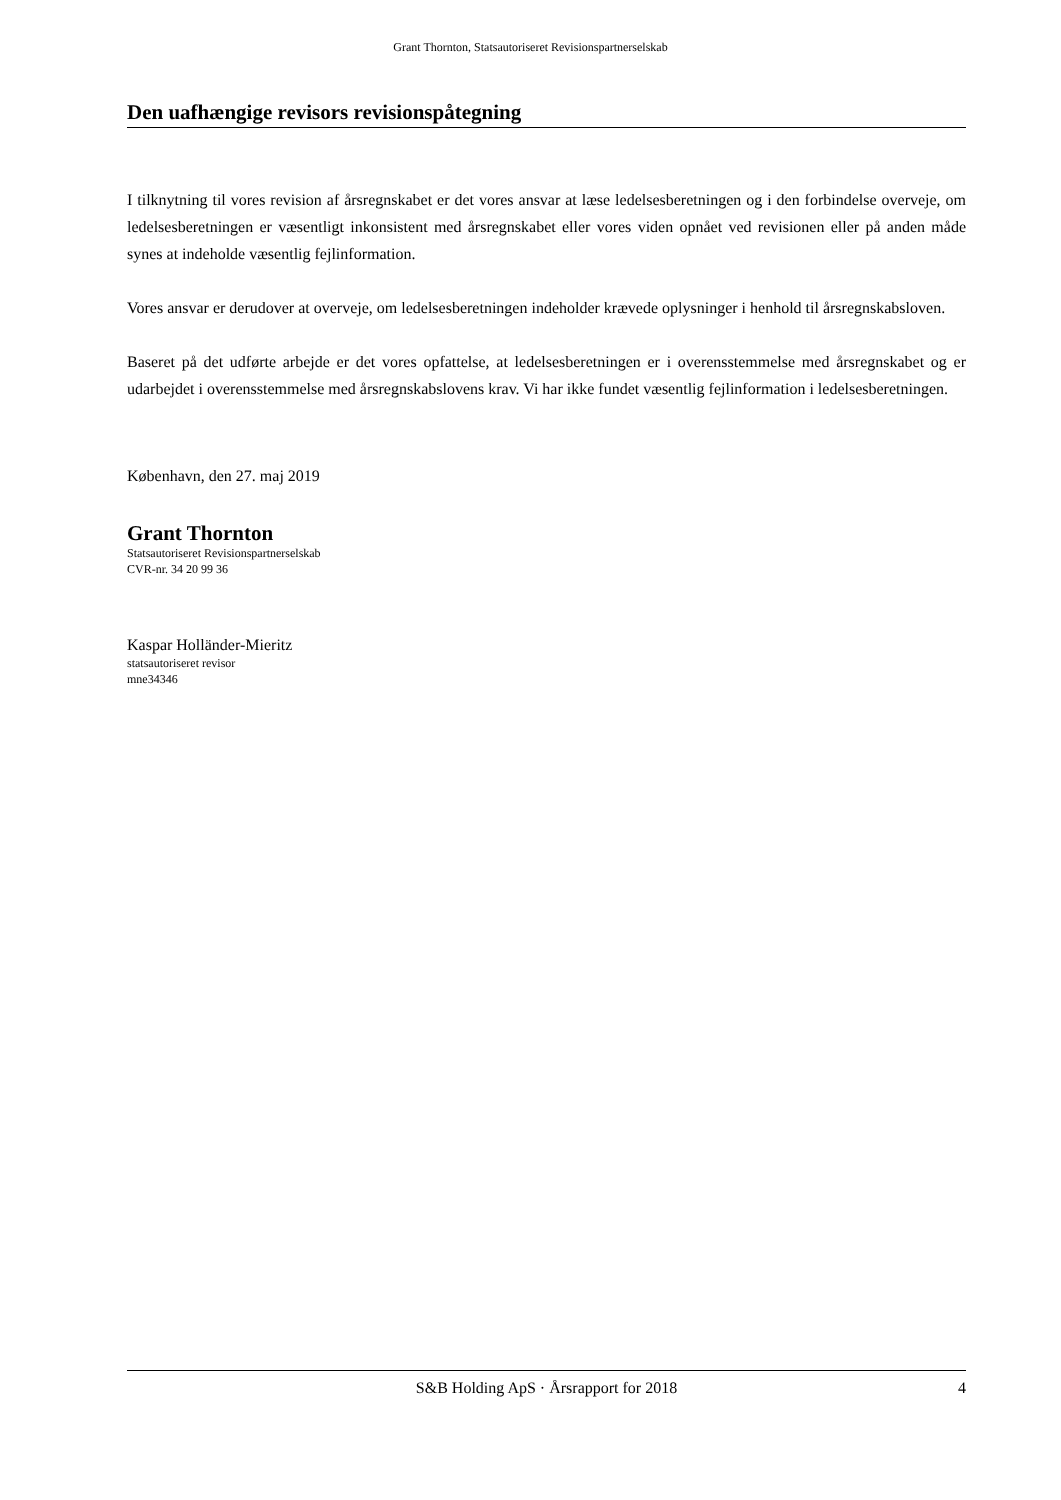Grant Thornton, Statsautoriseret Revisionspartnerselskab
Den uafhængige revisors revisionspåtegning
I tilknytning til vores revision af årsregnskabet er det vores ansvar at læse ledelsesberetningen og i den forbindelse overveje, om ledelsesberetningen er væsentligt inkonsistent med årsregnskabet eller vores viden opnået ved revisionen eller på anden måde synes at indeholde væsentlig fejlinformation.
Vores ansvar er derudover at overveje, om ledelsesberetningen indeholder krævede oplysninger i henhold til årsregnskabsloven.
Baseret på det udførte arbejde er det vores opfattelse, at ledelsesberetningen er i overensstemmelse med årsregnskabet og er udarbejdet i overensstemmelse med årsregnskabslovens krav. Vi har ikke fundet væsentlig fejlinformation i ledelsesberetningen.
København, den 27. maj 2019
Grant Thornton
Statsautoriseret Revisionspartnerselskab
CVR-nr. 34 20 99 36
Kaspar Holländer-Mieritz
statsautoriseret revisor
mne34346
S&B Holding ApS · Årsrapport for 2018 4